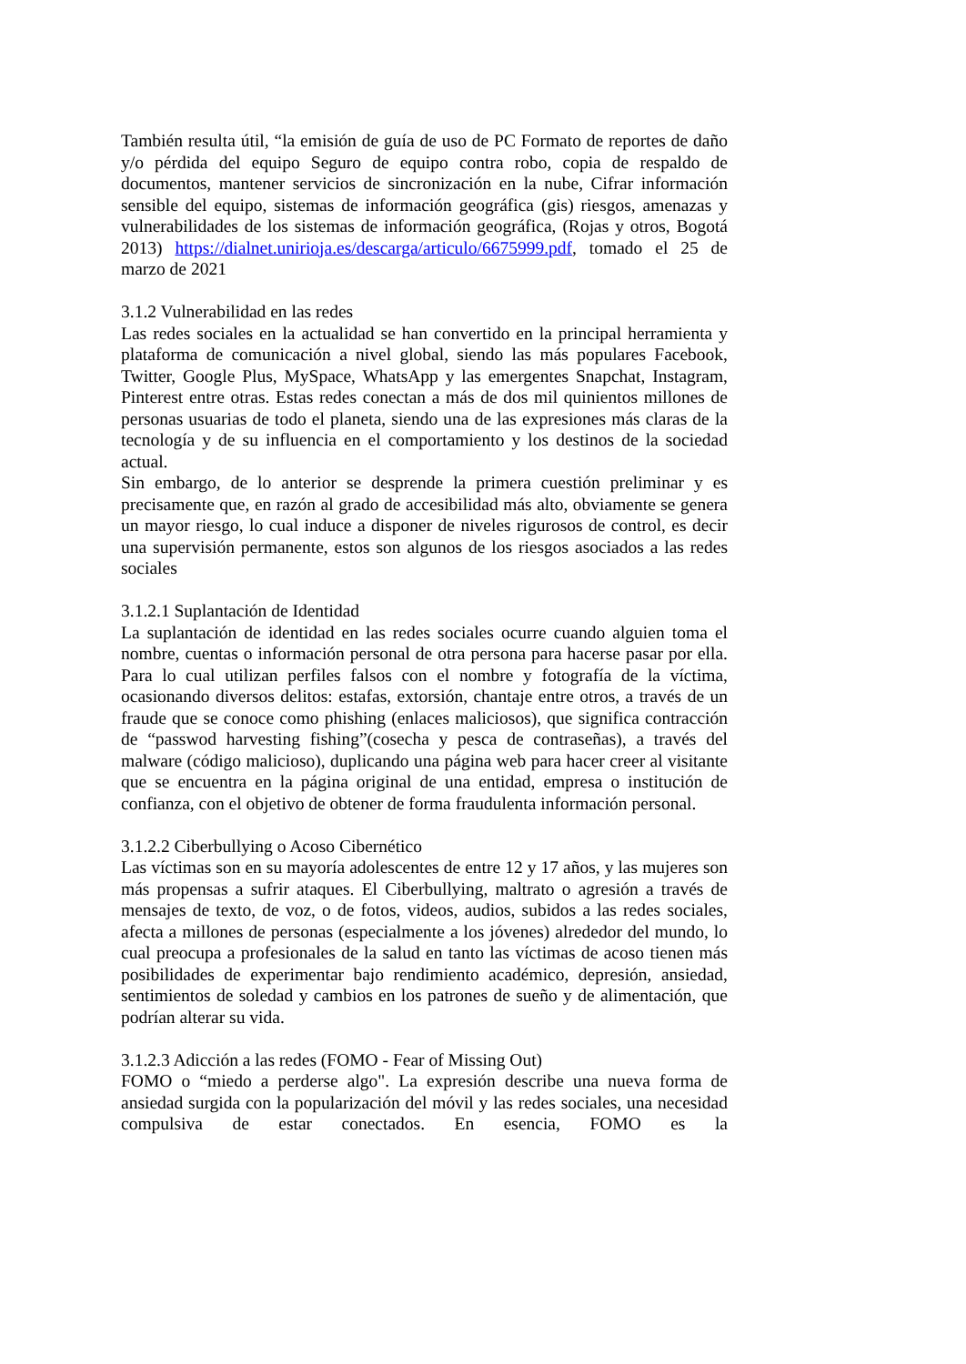También resulta útil, “la emisión de guía de uso de PC Formato de reportes de daño y/o pérdida del equipo Seguro de equipo contra robo, copia de respaldo de documentos, mantener servicios de sincronización en la nube, Cifrar información sensible del equipo, sistemas de información geográfica (gis) riesgos, amenazas y vulnerabilidades de los sistemas de información geográfica, (Rojas y otros, Bogotá 2013) https://dialnet.unirioja.es/descarga/articulo/6675999.pdf, tomado el 25 de marzo de 2021
3.1.2 Vulnerabilidad en las redes
Las redes sociales en la actualidad se han convertido en la principal herramienta y plataforma de comunicación a nivel global, siendo las más populares Facebook, Twitter, Google Plus, MySpace, WhatsApp y las emergentes Snapchat, Instagram, Pinterest entre otras. Estas redes conectan a más de dos mil quinientos millones de personas usuarias de todo el planeta, siendo una de las expresiones más claras de la tecnología y de su influencia en el comportamiento y los destinos de la sociedad actual.
Sin embargo, de lo anterior se desprende la primera cuestión preliminar y es precisamente que, en razón al grado de accesibilidad más alto, obviamente se genera un mayor riesgo, lo cual induce a disponer de niveles rigurosos de control, es decir una supervisión permanente, estos son algunos de los riesgos asociados a las redes sociales
3.1.2.1 Suplantación de Identidad
La suplantación de identidad en las redes sociales ocurre cuando alguien toma el nombre, cuentas o información personal de otra persona para hacerse pasar por ella. Para lo cual utilizan perfiles falsos con el nombre y fotografía de la víctima, ocasionando diversos delitos: estafas, extorsión, chantaje entre otros, a través de un fraude que se conoce como phishing (enlaces maliciosos), que significa contracción de “passwod harvesting fishing”(cosecha y pesca de contraseñas), a través del malware (código malicioso), duplicando una página web para hacer creer al visitante que se encuentra en la página original de una entidad, empresa o institución de confianza, con el objetivo de obtener de forma fraudulenta información personal.
3.1.2.2 Ciberbullying o Acoso Cibernético
Las víctimas son en su mayoría adolescentes de entre 12 y 17 años, y las mujeres son más propensas a sufrir ataques. El Ciberbullying, maltrato o agresión a través de mensajes de texto, de voz, o de fotos, videos, audios, subidos a las redes sociales, afecta a millones de personas (especialmente a los jóvenes) alrededor del mundo, lo cual preocupa a profesionales de la salud en tanto las víctimas de acoso tienen más posibilidades de experimentar bajo rendimiento académico, depresión, ansiedad, sentimientos de soledad y cambios en los patrones de sueño y de alimentación, que podrían alterar su vida.
3.1.2.3 Adicción a las redes (FOMO - Fear of Missing Out)
FOMO o “miedo a perderse algo". La expresión describe una nueva forma de ansiedad surgida con la popularización del móvil y las redes sociales, una necesidad compulsiva de estar conectados. En esencia, FOMO es la